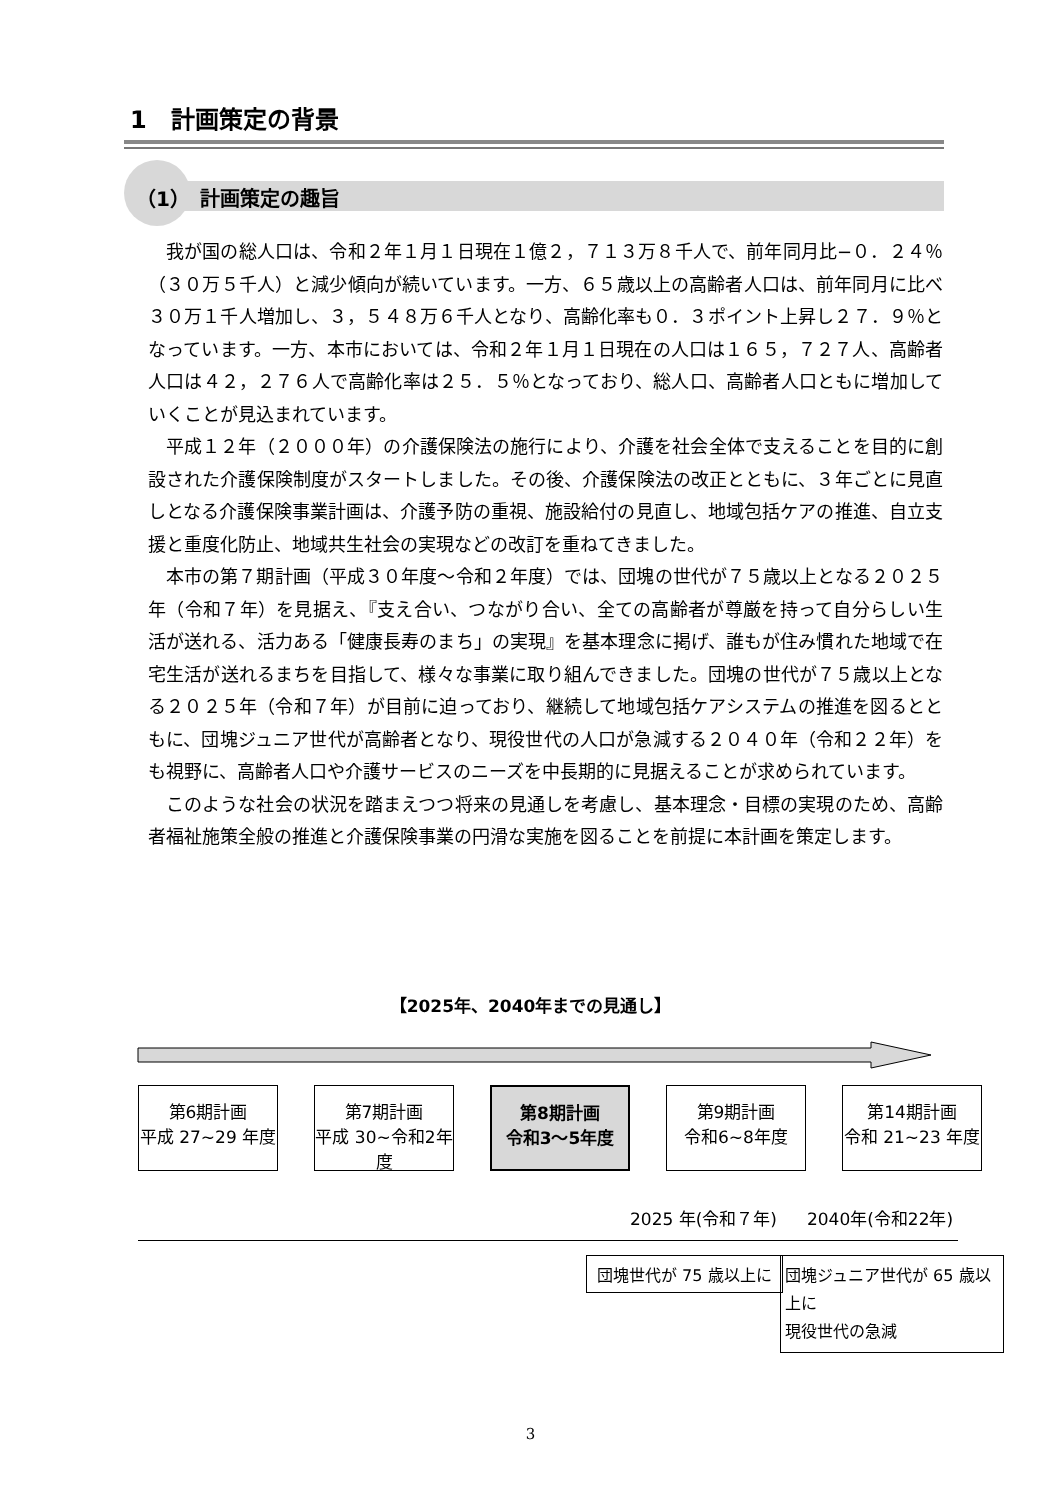1　計画策定の背景
（1）　計画策定の趣旨
我が国の総人口は、令和２年１月１日現在１億２，７１３万８千人で、前年同月比−０．２４％（３０万５千人）と減少傾向が続いています。一方、６５歳以上の高齢者人口は、前年同月に比べ３０万１千人増加し、３，５４８万６千人となり、高齢化率も０．３ポイント上昇し２７．９％となっています。一方、本市においては、令和２年１月１日現在の人口は１６５，７２７人、高齢者人口は４２，２７６人で高齢化率は２５．５％となっており、総人口、高齢者人口ともに増加していくことが見込まれています。
平成１２年（２０００年）の介護保険法の施行により、介護を社会全体で支えることを目的に創設された介護保険制度がスタートしました。その後、介護保険法の改正とともに、３年ごとに見直しとなる介護保険事業計画は、介護予防の重視、施設給付の見直し、地域包括ケアの推進、自立支援と重度化防止、地域共生社会の実現などの改訂を重ねてきました。
本市の第７期計画（平成３０年度〜令和２年度）では、団塊の世代が７５歳以上となる２０２５年（令和７年）を見据え、『支え合い、つながり合い、全ての高齢者が尊厳を持って自分らしい生活が送れる、活力ある「健康長寿のまち」の実現』を基本理念に掲げ、誰もが住み慣れた地域で在宅生活が送れるまちを目指して、様々な事業に取り組んできました。団塊の世代が７５歳以上となる２０２５年（令和７年）が目前に迫っており、継続して地域包括ケアシステムの推進を図るとともに、団塊ジュニア世代が高齢者となり、現役世代の人口が急減する２０４０年（令和２２年）をも視野に、高齢者人口や介護サービスのニーズを中長期的に見据えることが求められています。
このような社会の状況を踏まえつつ将来の見通しを考慮し、基本理念・目標の実現のため、高齢者福祉施策全般の推進と介護保険事業の円滑な実施を図ることを前提に本計画を策定します。
【2025年、2040年までの見通し】
第6期計画
平成 27~29 年度
第7期計画
平成 30~令和2年度
第8期計画
令和3～5年度
第9期計画
令和6~8年度
第14期計画
令和 21~23 年度
2025 年(令和７年) 2040年(令和22年)
団塊世代が 75 歳以上に
団塊ジュニア世代が 65 歳以上に
現役世代の急減
3